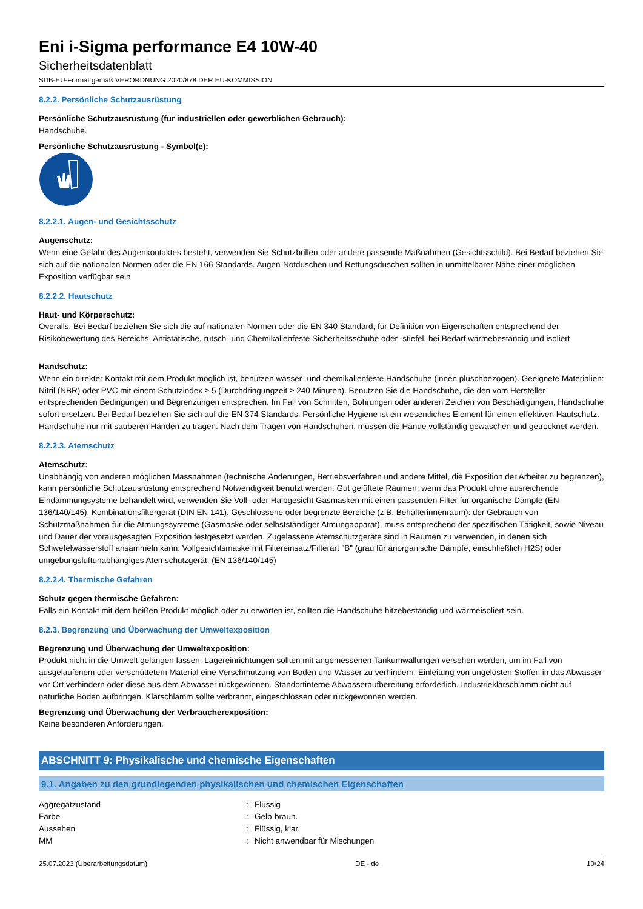Eni i-Sigma performance E4 10W-40
Sicherheitsdatenblatt
SDB-EU-Format gemäß VERORDNUNG 2020/878 DER EU-KOMMISSION
8.2.2. Persönliche Schutzausrüstung
Persönliche Schutzausrüstung (für industriellen oder gewerblichen Gebrauch):
Handschuhe.
Persönliche Schutzausrüstung - Symbol(e):
8.2.2.1. Augen- und Gesichtsschutz
Augenschutz:
Wenn eine Gefahr des Augenkontaktes besteht, verwenden Sie Schutzbrillen oder andere passende Maßnahmen (Gesichtsschild). Bei Bedarf beziehen Sie sich auf die nationalen Normen oder die EN 166 Standards. Augen-Notduschen und Rettungsduschen sollten in unmittelbarer Nähe einer möglichen Exposition verfügbar sein
8.2.2.2. Hautschutz
Haut- und Körperschutz:
Overalls. Bei Bedarf beziehen Sie sich die auf nationalen Normen oder die EN 340 Standard, für Definition von Eigenschaften entsprechend der Risikobewertung des Bereichs. Antistatische, rutsch- und Chemikalienfeste Sicherheitsschuhe oder -stiefel, bei Bedarf wärmebeständig und isoliert
Handschutz:
Wenn ein direkter Kontakt mit dem Produkt möglich ist, benützen wasser- und chemikalienfeste Handschuhe (innen plüschbezogen). Geeignete Materialien: Nitril (NBR) oder PVC mit einem Schutzindex ≥ 5 (Durchdringungzeit ≥ 240 Minuten). Benutzen Sie die Handschuhe, die den vom Hersteller entsprechenden Bedingungen und Begrenzungen entsprechen. Im Fall von Schnitten, Bohrungen oder anderen Zeichen von Beschädigungen, Handschuhe sofort ersetzen. Bei Bedarf beziehen Sie sich auf die EN 374 Standards. Persönliche Hygiene ist ein wesentliches Element für einen effektiven Hautschutz. Handschuhe nur mit sauberen Händen zu tragen. Nach dem Tragen von Handschuhen, müssen die Hände vollständig gewaschen und getrocknet werden.
8.2.2.3. Atemschutz
Atemschutz:
Unabhängig von anderen möglichen Massnahmen (technische Änderungen, Betriebsverfahren und andere Mittel, die Exposition der Arbeiter zu begrenzen), kann persönliche Schutzausrüstung entsprechend Notwendigkeit benutzt werden. Gut gelüftete Räumen: wenn das Produkt ohne ausreichende Eindämmungsysteme behandelt wird, verwenden Sie Voll- oder Halbgesicht Gasmasken mit einen passenden Filter für organische Dämpfe (EN 136/140/145). Kombinationsfiltergerät (DIN EN 141). Geschlossene oder begrenzte Bereiche (z.B. Behälterinnenraum): der Gebrauch von Schutzmaßnahmen für die Atmungssysteme (Gasmaske oder selbstständiger Atmungapparat), muss entsprechend der spezifischen Tätigkeit, sowie Niveau und Dauer der vorausgesagten Exposition festgesetzt werden. Zugelassene Atemschutzgeräte sind in Räumen zu verwenden, in denen sich Schwefelwasserstoff ansammeln kann: Vollgesichtsmaske mit Filtereinsatz/Filterart "B" (grau für anorganische Dämpfe, einschließlich H2S) oder umgebungsluftunabhängiges Atemschutzgerät. (EN 136/140/145)
8.2.2.4. Thermische Gefahren
Schutz gegen thermische Gefahren:
Falls ein Kontakt mit dem heißen Produkt möglich oder zu erwarten ist, sollten die Handschuhe hitzebeständig und wärmeisoliert sein.
8.2.3. Begrenzung und Überwachung der Umweltexposition
Begrenzung und Überwachung der Umweltexposition:
Produkt nicht in die Umwelt gelangen lassen. Lagereinrichtungen sollten mit angemessenen Tankumwallungen versehen werden, um im Fall von ausgelaufenem oder verschüttetem Material eine Verschmutzung von Boden und Wasser zu verhindern. Einleitung von ungelösten Stoffen in das Abwasser vor Ort verhindern oder diese aus dem Abwasser rückgewinnen. Standortinterne Abwasseraufbereitung erforderlich. Industrieklärschlamm nicht auf natürliche Böden aufbringen. Klärschlamm sollte verbrannt, eingeschlossen oder rückgewonnen werden.
Begrenzung und Überwachung der Verbraucherexposition:
Keine besonderen Anforderungen.
ABSCHNITT 9: Physikalische und chemische Eigenschaften
9.1. Angaben zu den grundlegenden physikalischen und chemischen Eigenschaften
| Aggregatzustand | : | Flüssig |
| Farbe | : | Gelb-braun. |
| Aussehen | : | Flüssig, klar. |
| MM | : | Nicht anwendbar für Mischungen |
25.07.2023 (Überarbeitungsdatum) DE - de 10/24